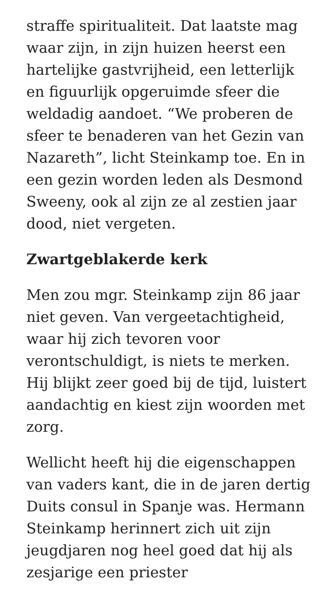straffe spiritualiteit. Dat laatste mag waar zijn, in zijn huizen heerst een hartelijke gastvrijheid, een letterlijk en figuurlijk opgeruimde sfeer die weldadig aandoet. “We proberen de sfeer te benaderen van het Gezin van Nazareth”, licht Steinkamp toe. En in een gezin worden leden als Desmond Sweeny, ook al zijn ze al zestien jaar dood, niet vergeten.
Zwartgeblakerde kerk
Men zou mgr. Steinkamp zijn 86 jaar niet geven. Van vergeetachtigheid, waar hij zich tevoren voor verontschuldigt, is niets te merken. Hij blijkt zeer goed bij de tijd, luistert aandachtig en kiest zijn woorden met zorg.
Wellicht heeft hij die eigenschappen van vaders kant, die in de jaren dertig Duits consul in Spanje was. Hermann Steinkamp herinnert zich uit zijn jeugdjaren nog heel goed dat hij als zesjarige een priester